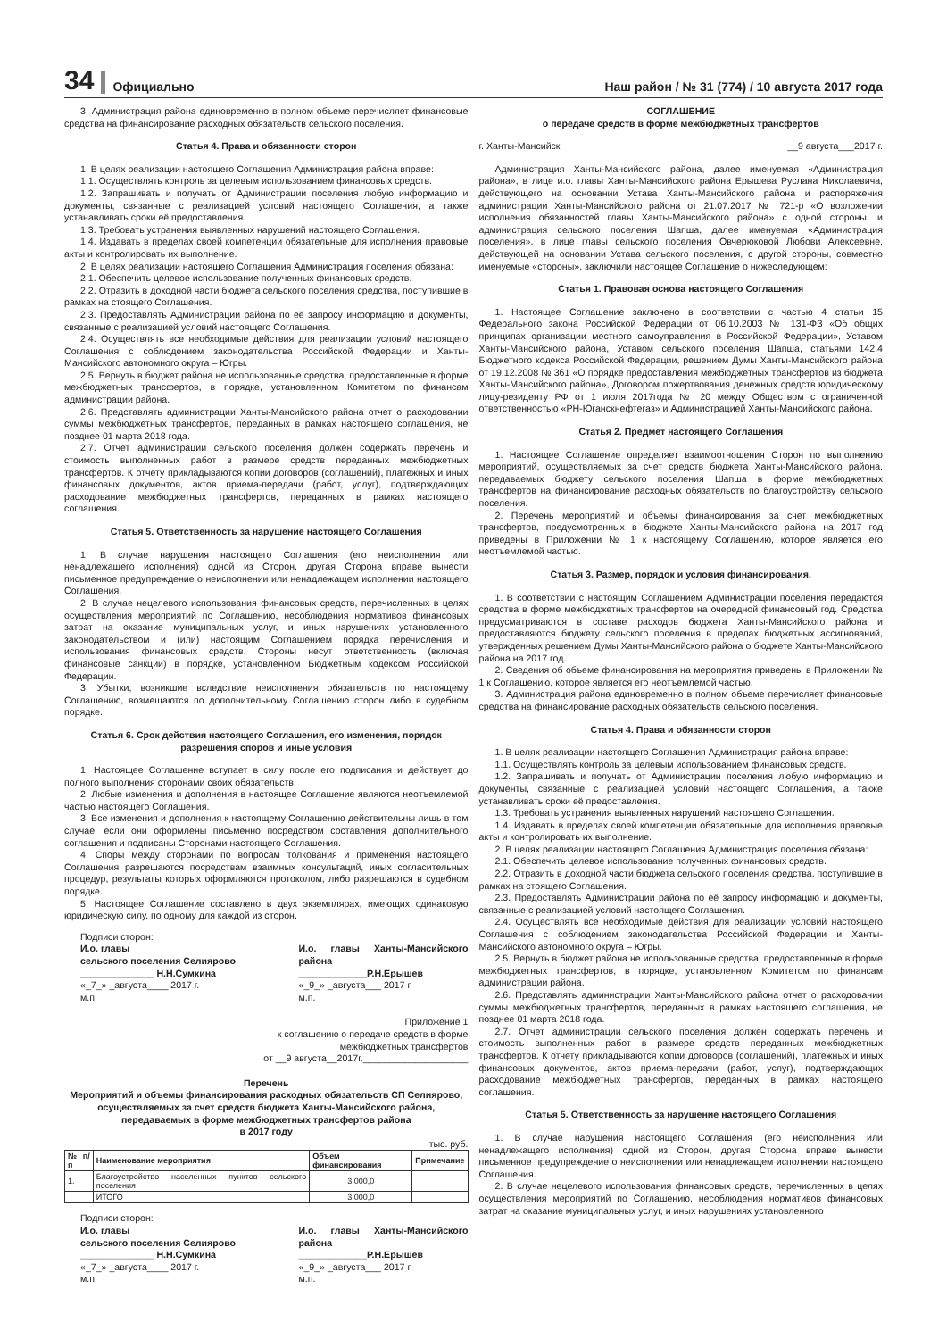34 Официально Наш район / № 31 (774) / 10 августа 2017 года
3. Администрация района единовременно в полном объеме перечисляет финансовые средства на финансирование расходных обязательств сельского поселения.
Статья 4. Права и обязанности сторон
1. В целях реализации настоящего Соглашения Администрация района вправе:
1.1. Осуществлять контроль за целевым использованием финансовых средств.
1.2. Запрашивать и получать от Администрации поселения любую информацию и документы, связанные с реализацией условий настоящего Соглашения, а также устанавливать сроки её предоставления.
1.3. Требовать устранения выявленных нарушений настоящего Соглашения.
1.4. Издавать в пределах своей компетенции обязательные для исполнения правовые акты и контролировать их выполнение.
2. В целях реализации настоящего Соглашения Администрация поселения обязана:
2.1. Обеспечить целевое использование полученных финансовых средств.
2.2. Отразить в доходной части бюджета сельского поселения средства, поступившие в рамках на стоящего Соглашения.
2.3. Предоставлять Администрации района по её запросу информацию и документы, связанные с реализацией условий настоящего Соглашения.
2.4. Осуществлять все необходимые действия для реализации условий настоящего Соглашения с соблюдением законодательства Российской Федерации и Ханты-Мансийского автономного округа – Югры.
2.5. Вернуть в бюджет района не использованные средства, предоставленные в форме межбюджетных трансфертов, в порядке, установленном Комитетом по финансам администрации района.
2.6. Представлять администрации Ханты-Мансийского района отчет о расходовании суммы межбюджетных трансфертов, переданных в рамках настоящего соглашения, не позднее 01 марта 2018 года.
2.7. Отчет администрации сельского поселения должен содержать перечень и стоимость выполненных работ в размере средств переданных межбюджетных трансфертов. К отчету прикладываются копии договоров (соглашений), платежных и иных финансовых документов, актов приема-передачи (работ, услуг), подтверждающих расходование межбюджетных трансфертов, переданных в рамках настоящего соглашения.
Статья 5. Ответственность за нарушение настоящего Соглашения
1. В случае нарушения настоящего Соглашения (его неисполнения или ненадлежащего исполнения) одной из Сторон, другая Сторона вправе вынести письменное предупреждение о неисполнении или ненадлежащем исполнении настоящего Соглашения.
2. В случае нецелевого использования финансовых средств, перечисленных в целях осуществления мероприятий по Соглашению, несоблюдения нормативов финансовых затрат на оказание муниципальных услуг, и иных нарушениях установленного законодательством и (или) настоящим Соглашением порядка перечисления и использования финансовых средств, Стороны несут ответственность (включая финансовые санкции) в порядке, установленном Бюджетным кодексом Российской Федерации.
3. Убытки, возникшие вследствие неисполнения обязательств по настоящему Соглашению, возмещаются по дополнительному Соглашению сторон либо в судебном порядке.
Статья 6. Срок действия настоящего Соглашения, его изменения, порядок разрешения споров и иные условия
1. Настоящее Соглашение вступает в силу после его подписания и действует до полного выполнения сторонами своих обязательств.
2. Любые изменения и дополнения в настоящее Соглашение являются неотъемлемой частью настоящего Соглашения.
3. Все изменения и дополнения к настоящему Соглашению действительны лишь в том случае, если они оформлены письменно посредством составления дополнительного соглашения и подписаны Сторонами настоящего Соглашения.
4. Споры между сторонами по вопросам толкования и применения настоящего Соглашения разрешаются посредствам взаимных консультаций, иных согласительных процедур, результаты которых оформляются протоколом, либо разрешаются в судебном порядке.
5. Настоящее Соглашение составлено в двух экземплярах, имеющих одинаковую юридическую силу, по одному для каждой из сторон.
Подписи сторон:
И.о. главы
сельского поселения Селиярово
______________ Н.Н.Сумкина
«_7_» _августа____ 2017 г.
м.п.
И.о. главы Ханты-Мансийского района
_____________Р.Н.Ерышев
«_9_» _августа___ 2017 г.
м.п.
Приложение 1
к соглашению о передаче средств в форме
межбюджетных трансфертов
от __9 августа__2017г.____________________
Перечень
Мероприятий и объемы финансирования расходных обязательств СП Селиярово, осуществляемых за счет средств бюджета Ханты-Мансийского района, передаваемых в форме межбюджетных трансфертов района
в 2017 году
тыс. руб.
| № п/п | Наименование мероприятия | Объем финансирования | Примечание |
| --- | --- | --- | --- |
| 1. | Благоустройство населенных пунктов сельского поселения | 3 000,0 | |
| | ИТОГО | 3 000,0 | |
Подписи сторон:
И.о. главы
сельского поселения Селиярово
______________ Н.Н.Сумкина
«_7_» _августа____ 2017 г.
м.п.
И.о. главы Ханты-Мансийского района
_____________Р.Н.Ерышев
«_9_» _августа___ 2017 г.
м.п.
СОГЛАШЕНИЕ
о передаче средств в форме межбюджетных трансфертов
г. Ханты-Мансийск __9 августа___2017 г.
Администрация Ханты-Мансийского района, далее именуемая «Администрация района», в лице и.о. главы Ханты-Мансийского района Ерышева Руслана Николаевича, действующего на основании Устава Ханты-Мансийского района и распоряжения администрации Ханты-Мансийского района от 21.07.2017 № 721-р «О возложении исполнения обязанностей главы Ханты-Мансийского района» с одной стороны, и администрация сельского поселения Шапша, далее именуемая «Администрация поселения», в лице главы сельского поселения Овчерюковой Любови Алексеевне, действующей на основании Устава сельского поселения, с другой стороны, совместно именуемые «стороны», заключили настоящее Соглашение о нижеследующем:
Статья 1. Правовая основа настоящего Соглашения
1. Настоящее Соглашение заключено в соответствии с частью 4 статьи 15 Федерального закона Российской Федерации от 06.10.2003 № 131-ФЗ «Об общих принципах организации местного самоуправления в Российской Федерации», Уставом Ханты-Мансийского района, Уставом сельского поселения Шапша, статьями 142.4 Бюджетного кодекса Российской Федерации, решением Думы Ханты-Мансийского района от 19.12.2008 № 361 «О порядке предоставления межбюджетных трансфертов из бюджета Ханты-Мансийского района», Договором пожертвования денежных средств юридическому лицу-резиденту РФ от 1 июля 2017года № 20 между Обществом с ограниченной ответственностью «РН-Юганскнефтегаз» и Администрацией Ханты-Мансийского района.
Статья 2. Предмет настоящего Соглашения
1. Настоящее Соглашение определяет взаимоотношения Сторон по выполнению мероприятий, осуществляемых за счет средств бюджета Ханты-Мансийского района, передаваемых бюджету сельского поселения Шапша в форме межбюджетных трансфертов на финансирование расходных обязательств по благоустройству сельского поселения.
2. Перечень мероприятий и объемы финансирования за счет межбюджетных трансфертов, предусмотренных в бюджете Ханты-Мансийского района на 2017 год приведены в Приложении № 1 к настоящему Соглашению, которое является его неотъемлемой частью.
Статья 3. Размер, порядок и условия финансирования.
1. В соответствии с настоящим Соглашением Администрации поселения передаются средства в форме межбюджетных трансфертов на очередной финансовый год. Средства предусматриваются в составе расходов бюджета Ханты-Мансийского района и предоставляются бюджету сельского поселения в пределах бюджетных ассигнований, утвержденных решением Думы Ханты-Мансийского района о бюджете Ханты-Мансийского района на 2017 год.
2. Сведения об объеме финансирования на мероприятия приведены в Приложении № 1 к Соглашению, которое является его неотъемлемой частью.
3. Администрация района единовременно в полном объеме перечисляет финансовые средства на финансирование расходных обязательств сельского поселения.
Статья 4. Права и обязанности сторон
1. В целях реализации настоящего Соглашения Администрация района вправе:
1.1. Осуществлять контроль за целевым использованием финансовых средств.
1.2. Запрашивать и получать от Администрации поселения любую информацию и документы, связанные с реализацией условий настоящего Соглашения, а также устанавливать сроки её предоставления.
1.3. Требовать устранения выявленных нарушений настоящего Соглашения.
1.4. Издавать в пределах своей компетенции обязательные для исполнения правовые акты и контролировать их выполнение.
2. В целях реализации настоящего Соглашения Администрация поселения обязана:
2.1. Обеспечить целевое использование полученных финансовых средств.
2.2. Отразить в доходной части бюджета сельского поселения средства, поступившие в рамках на стоящего Соглашения.
2.3. Предоставлять Администрации района по её запросу информацию и документы, связанные с реализацией условий настоящего Соглашения.
2.4. Осуществлять все необходимые действия для реализации условий настоящего Соглашения с соблюдением законодательства Российской Федерации и Ханты-Мансийского автономного округа – Югры.
2.5. Вернуть в бюджет района не использованные средства, предоставленные в форме межбюджетных трансфертов, в порядке, установленном Комитетом по финансам администрации района.
2.6. Представлять администрации Ханты-Мансийского района отчет о расходовании суммы межбюджетных трансфертов, переданных в рамках настоящего соглашения, не позднее 01 марта 2018 года.
2.7. Отчет администрации сельского поселения должен содержать перечень и стоимость выполненных работ в размере средств переданных межбюджетных трансфертов. К отчету прикладываются копии договоров (соглашений), платежных и иных финансовых документов, актов приема-передачи (работ, услуг), подтверждающих расходование межбюджетных трансфертов, переданных в рамках настоящего соглашения.
Статья 5. Ответственность за нарушение настоящего Соглашения
1. В случае нарушения настоящего Соглашения (его неисполнения или ненадлежащего исполнения) одной из Сторон, другая Сторона вправе вынести письменное предупреждение о неисполнении или ненадлежащем исполнении настоящего Соглашения.
2. В случае нецелевого использования финансовых средств, перечисленных в целях осуществления мероприятий по Соглашению, несоблюдения нормативов финансовых затрат на оказание муниципальных услуг, и иных нарушениях установленного